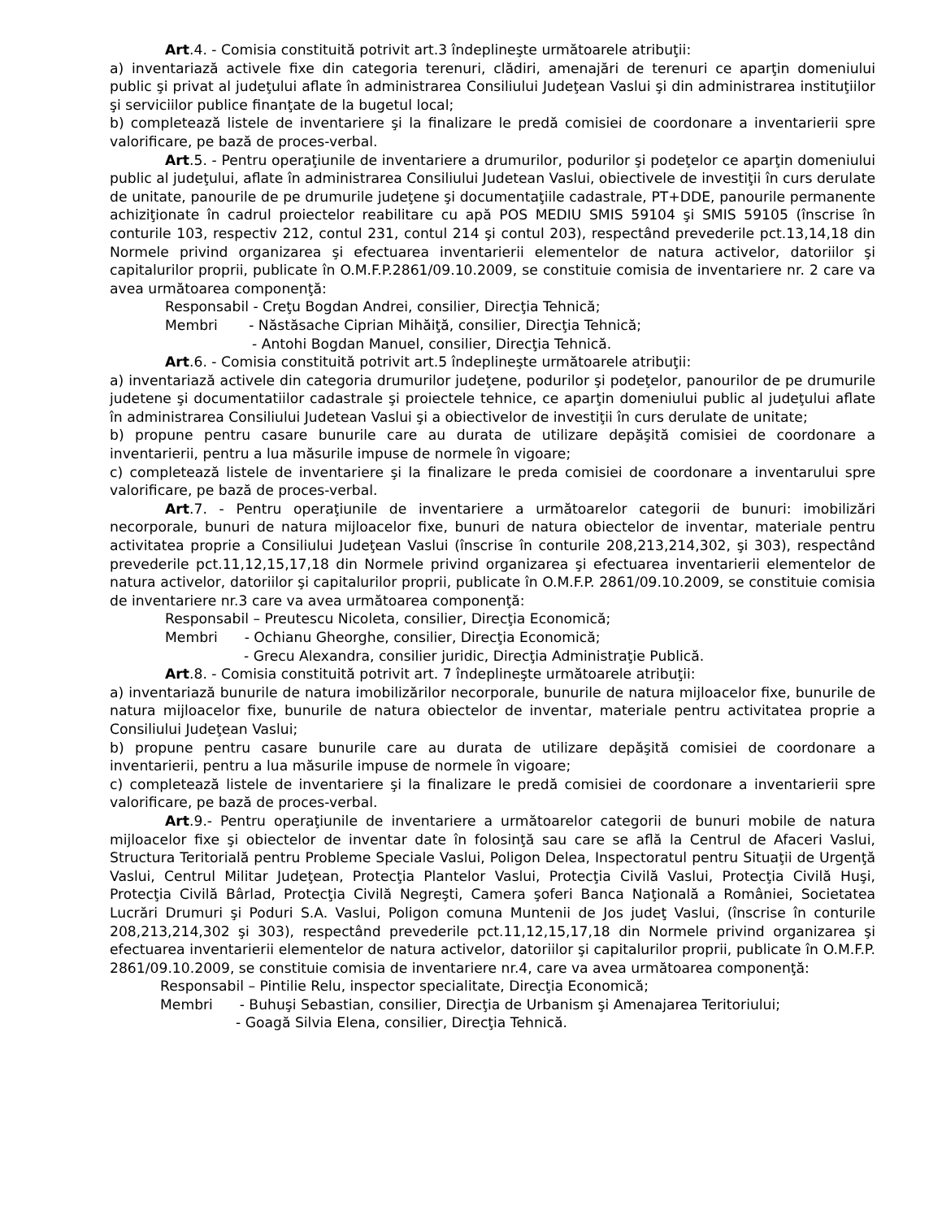Art.4. - Comisia constituită potrivit art.3 îndeplineşte următoarele atribuţii:
a) inventariază activele fixe din categoria terenuri, clădiri, amenajări de terenuri ce aparţin domeniului public şi privat al judeţului aflate în administrarea Consiliului Judeţean Vaslui şi din administrarea instituţiilor şi serviciilor publice finanţate de la bugetul local;
b) completează listele de inventariere şi la finalizare le predă comisiei de coordonare a inventarierii spre valorificare, pe bază de proces-verbal.
Art.5. - Pentru operaţiunile de inventariere a drumurilor, podurilor şi podeţelor ce aparţin domeniului public al judeţului, aflate în administrarea Consiliului Judetean Vaslui, obiectivele de investiţii în curs derulate de unitate, panourile de pe drumurile judeţene şi documentaţiile cadastrale, PT+DDE, panourile permanente achiziţionate în cadrul proiectelor reabilitare cu apă POS MEDIU SMIS 59104 şi SMIS 59105 (înscrise în conturile 103, respectiv 212, contul 231, contul 214 şi contul 203), respectând prevederile pct.13,14,18 din Normele privind organizarea şi efectuarea inventarierii elementelor de natura activelor, datoriilor şi capitalurilor proprii, publicate în O.M.F.P.2861/09.10.2009, se constituie comisia de inventariere nr. 2 care va avea următoarea componenţă:
Responsabil - Creţu Bogdan Andrei, consilier, Direcţia Tehnică;
Membri - Năstăsache Ciprian Mihăiţă, consilier, Direcţia Tehnică;
- Antohi Bogdan Manuel, consilier, Direcţia Tehnică.
Art.6. - Comisia constituită potrivit art.5 îndeplineşte următoarele atribuţii:
a) inventariază activele din categoria drumurilor judeţene, podurilor şi podeţelor, panourilor de pe drumurile judetene şi documentatiilor cadastrale şi proiectele tehnice, ce aparţin domeniului public al judeţului aflate în administrarea Consiliului Judetean Vaslui şi a obiectivelor de investiţii în curs derulate de unitate;
b) propune pentru casare bunurile care au durata de utilizare depăşită comisiei de coordonare a inventarierii, pentru a lua măsurile impuse de normele în vigoare;
c) completează listele de inventariere şi la finalizare le preda comisiei de coordonare a inventarului spre valorificare, pe bază de proces-verbal.
Art.7. - Pentru operaţiunile de inventariere a următoarelor categorii de bunuri: imobilizări necorporale, bunuri de natura mijloacelor fixe, bunuri de natura obiectelor de inventar, materiale pentru activitatea proprie a Consiliului Judeţean Vaslui (înscrise în conturile 208,213,214,302, şi 303), respectând prevederile pct.11,12,15,17,18 din Normele privind organizarea şi efectuarea inventarierii elementelor de natura activelor, datoriilor şi capitalurilor proprii, publicate în O.M.F.P. 2861/09.10.2009, se constituie comisia de inventariere nr.3 care va avea următoarea componenţă:
Responsabil – Preutescu Nicoleta, consilier, Direcţia Economică;
Membri - Ochianu Gheorghe, consilier, Direcţia Economică;
- Grecu Alexandra, consilier juridic, Direcţia Administraţie Publică.
Art.8. - Comisia constituită potrivit art. 7 îndeplineşte următoarele atribuţii:
a) inventariază bunurile de natura imobilizărilor necorporale, bunurile de natura mijloacelor fixe, bunurile de natura mijloacelor fixe, bunurile de natura obiectelor de inventar, materiale pentru activitatea proprie a Consiliului Judeţean Vaslui;
b) propune pentru casare bunurile care au durata de utilizare depăşită comisiei de coordonare a inventarierii, pentru a lua măsurile impuse de normele în vigoare;
c) completează listele de inventariere şi la finalizare le predă comisiei de coordonare a inventarierii spre valorificare, pe bază de proces-verbal.
Art.9.- Pentru operaţiunile de inventariere a următoarelor categorii de bunuri mobile de natura mijloacelor fixe şi obiectelor de inventar date în folosinţă sau care se află la Centrul de Afaceri Vaslui, Structura Teritorială pentru Probleme Speciale Vaslui, Poligon Delea, Inspectoratul pentru Situaţii de Urgenţă Vaslui, Centrul Militar Judeţean, Protecţia Plantelor Vaslui, Protecţia Civilă Vaslui, Protecţia Civilă Huşi, Protecţia Civilă Bârlad, Protecţia Civilă Negreşti, Camera şoferi Banca Naţională a României, Societatea Lucrări Drumuri şi Poduri S.A. Vaslui, Poligon comuna Muntenii de Jos judeţ Vaslui, (înscrise în conturile 208,213,214,302 şi 303), respectând prevederile pct.11,12,15,17,18 din Normele privind organizarea şi efectuarea inventarierii elementelor de natura activelor, datoriilor şi capitalurilor proprii, publicate în O.M.F.P. 2861/09.10.2009, se constituie comisia de inventariere nr.4, care va avea următoarea componenţă:
Responsabil – Pintilie Relu, inspector specialitate, Direcţia Economică;
Membri - Buhuşi Sebastian, consilier, Direcţia de Urbanism şi Amenajarea Teritoriului;
- Goagă Silvia Elena, consilier, Direcţia Tehnică.